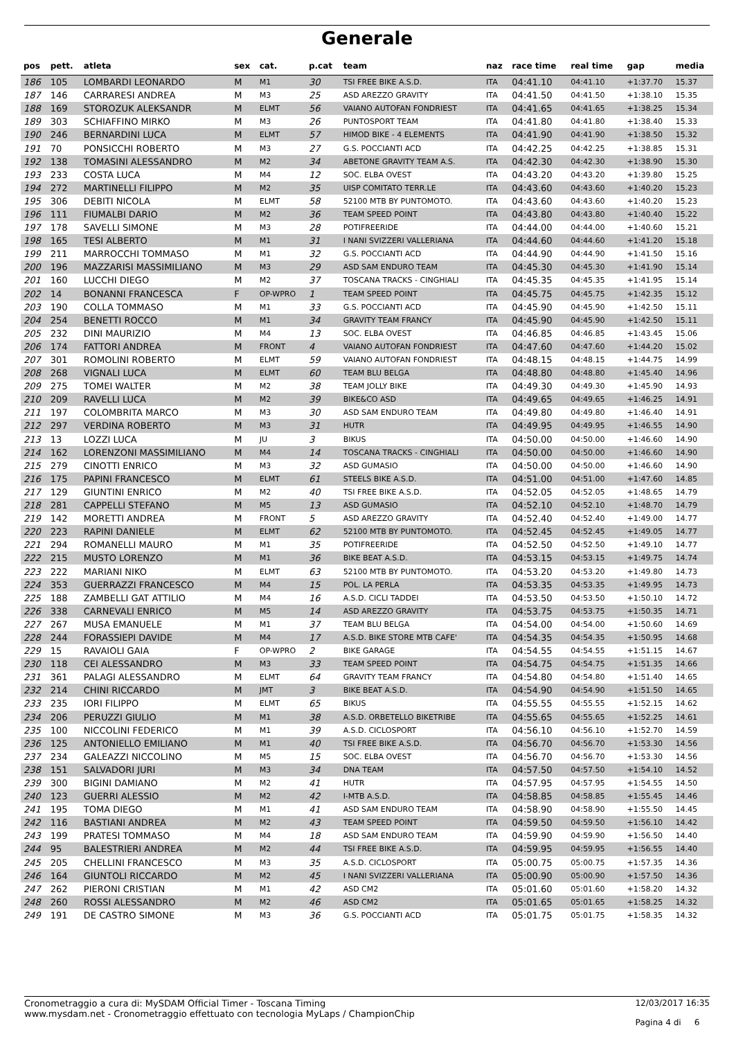Generale
| pos | pett. | atleta | sex | cat. | p.cat | team | naz | race time | real time | gap | media |
| --- | --- | --- | --- | --- | --- | --- | --- | --- | --- | --- | --- |
| 186 | 105 | LOMBARDI LEONARDO | M | M1 | 30 | TSI FREE BIKE A.S.D. | ITA | 04:41.10 | 04:41.10 | +1:37.70 | 15.37 |
| 187 | 146 | CARRARESI ANDREA | M | M3 | 25 | ASD AREZZO GRAVITY | ITA | 04:41.50 | 04:41.50 | +1:38.10 | 15.35 |
| 188 | 169 | STOROZUK ALEKSANDR | M | ELMT | 56 | VAIANO AUTOFAN FONDRIEST | ITA | 04:41.65 | 04:41.65 | +1:38.25 | 15.34 |
| 189 | 303 | SCHIAFFINO MIRKO | M | M3 | 26 | PUNTOSPORT TEAM | ITA | 04:41.80 | 04:41.80 | +1:38.40 | 15.33 |
| 190 | 246 | BERNARDINI LUCA | M | ELMT | 57 | HIMOD BIKE - 4 ELEMENTS | ITA | 04:41.90 | 04:41.90 | +1:38.50 | 15.32 |
| 191 | 70 | PONSICCHI ROBERTO | M | M3 | 27 | G.S. POCCIANTI ACD | ITA | 04:42.25 | 04:42.25 | +1:38.85 | 15.31 |
| 192 | 138 | TOMASINI ALESSANDRO | M | M2 | 34 | ABETONE GRAVITY TEAM A.S. | ITA | 04:42.30 | 04:42.30 | +1:38.90 | 15.30 |
| 193 | 233 | COSTA LUCA | M | M4 | 12 | SOC. ELBA OVEST | ITA | 04:43.20 | 04:43.20 | +1:39.80 | 15.25 |
| 194 | 272 | MARTINELLI FILIPPO | M | M2 | 35 | UISP COMITATO TERR.LE | ITA | 04:43.60 | 04:43.60 | +1:40.20 | 15.23 |
| 195 | 306 | DEBITI NICOLA | M | ELMT | 58 | 52100 MTB BY PUNTOMOTO. | ITA | 04:43.60 | 04:43.60 | +1:40.20 | 15.23 |
| 196 | 111 | FIUMALBI DARIO | M | M2 | 36 | TEAM SPEED POINT | ITA | 04:43.80 | 04:43.80 | +1:40.40 | 15.22 |
| 197 | 178 | SAVELLI SIMONE | M | M3 | 28 | POTIFREERIDE | ITA | 04:44.00 | 04:44.00 | +1:40.60 | 15.21 |
| 198 | 165 | TESI ALBERTO | M | M1 | 31 | I NANI SVIZZERI VALLERIANA | ITA | 04:44.60 | 04:44.60 | +1:41.20 | 15.18 |
| 199 | 211 | MARROCCHI TOMMASO | M | M1 | 32 | G.S. POCCIANTI ACD | ITA | 04:44.90 | 04:44.90 | +1:41.50 | 15.16 |
| 200 | 196 | MAZZARISI MASSIMILIANO | M | M3 | 29 | ASD SAM ENDURO TEAM | ITA | 04:45.30 | 04:45.30 | +1:41.90 | 15.14 |
| 201 | 160 | LUCCHI DIEGO | M | M2 | 37 | TOSCANA TRACKS - CINGHIALI | ITA | 04:45.35 | 04:45.35 | +1:41.95 | 15.14 |
| 202 | 14 | BONANNI FRANCESCA | F | OP-WPRO | 1 | TEAM SPEED POINT | ITA | 04:45.75 | 04:45.75 | +1:42.35 | 15.12 |
| 203 | 190 | COLLA TOMMASO | M | M1 | 33 | G.S. POCCIANTI ACD | ITA | 04:45.90 | 04:45.90 | +1:42.50 | 15.11 |
| 204 | 254 | BENETTI ROCCO | M | M1 | 34 | GRAVITY TEAM FRANCY | ITA | 04:45.90 | 04:45.90 | +1:42.50 | 15.11 |
| 205 | 232 | DINI MAURIZIO | M | M4 | 13 | SOC. ELBA OVEST | ITA | 04:46.85 | 04:46.85 | +1:43.45 | 15.06 |
| 206 | 174 | FATTORI ANDREA | M | FRONT | 4 | VAIANO AUTOFAN FONDRIEST | ITA | 04:47.60 | 04:47.60 | +1:44.20 | 15.02 |
| 207 | 301 | ROMOLINI ROBERTO | M | ELMT | 59 | VAIANO AUTOFAN FONDRIEST | ITA | 04:48.15 | 04:48.15 | +1:44.75 | 14.99 |
| 208 | 268 | VIGNALI LUCA | M | ELMT | 60 | TEAM BLU BELGA | ITA | 04:48.80 | 04:48.80 | +1:45.40 | 14.96 |
| 209 | 275 | TOMEI WALTER | M | M2 | 38 | TEAM JOLLY BIKE | ITA | 04:49.30 | 04:49.30 | +1:45.90 | 14.93 |
| 210 | 209 | RAVELLI LUCA | M | M2 | 39 | BIKE&CO ASD | ITA | 04:49.65 | 04:49.65 | +1:46.25 | 14.91 |
| 211 | 197 | COLOMBRITA MARCO | M | M3 | 30 | ASD SAM ENDURO TEAM | ITA | 04:49.80 | 04:49.80 | +1:46.40 | 14.91 |
| 212 | 297 | VERDINA ROBERTO | M | M3 | 31 | HUTR | ITA | 04:49.95 | 04:49.95 | +1:46.55 | 14.90 |
| 213 | 13 | LOZZI LUCA | M | JU | 3 | BIKUS | ITA | 04:50.00 | 04:50.00 | +1:46.60 | 14.90 |
| 214 | 162 | LORENZONI MASSIMILIANO | M | M4 | 14 | TOSCANA TRACKS - CINGHIALI | ITA | 04:50.00 | 04:50.00 | +1:46.60 | 14.90 |
| 215 | 279 | CINOTTI ENRICO | M | M3 | 32 | ASD GUMASIO | ITA | 04:50.00 | 04:50.00 | +1:46.60 | 14.90 |
| 216 | 175 | PAPINI FRANCESCO | M | ELMT | 61 | STEELS BIKE A.S.D. | ITA | 04:51.00 | 04:51.00 | +1:47.60 | 14.85 |
| 217 | 129 | GIUNTINI ENRICO | M | M2 | 40 | TSI FREE BIKE A.S.D. | ITA | 04:52.05 | 04:52.05 | +1:48.65 | 14.79 |
| 218 | 281 | CAPPELLI STEFANO | M | M5 | 13 | ASD GUMASIO | ITA | 04:52.10 | 04:52.10 | +1:48.70 | 14.79 |
| 219 | 142 | MORETTI ANDREA | M | FRONT | 5 | ASD AREZZO GRAVITY | ITA | 04:52.40 | 04:52.40 | +1:49.00 | 14.77 |
| 220 | 223 | RAPINI DANIELE | M | ELMT | 62 | 52100 MTB BY PUNTOMOTO. | ITA | 04:52.45 | 04:52.45 | +1:49.05 | 14.77 |
| 221 | 294 | ROMANELLI MAURO | M | M1 | 35 | POTIFREERIDE | ITA | 04:52.50 | 04:52.50 | +1:49.10 | 14.77 |
| 222 | 215 | MUSTO LORENZO | M | M1 | 36 | BIKE BEAT A.S.D. | ITA | 04:53.15 | 04:53.15 | +1:49.75 | 14.74 |
| 223 | 222 | MARIANI NIKO | M | ELMT | 63 | 52100 MTB BY PUNTOMOTO. | ITA | 04:53.20 | 04:53.20 | +1:49.80 | 14.73 |
| 224 | 353 | GUERRAZZI FRANCESCO | M | M4 | 15 | POL. LA PERLA | ITA | 04:53.35 | 04:53.35 | +1:49.95 | 14.73 |
| 225 | 188 | ZAMBELLI GAT ATTILIO | M | M4 | 16 | A.S.D. CICLI TADDEI | ITA | 04:53.50 | 04:53.50 | +1:50.10 | 14.72 |
| 226 | 338 | CARNEVALI ENRICO | M | M5 | 14 | ASD AREZZO GRAVITY | ITA | 04:53.75 | 04:53.75 | +1:50.35 | 14.71 |
| 227 | 267 | MUSA EMANUELE | M | M1 | 37 | TEAM BLU BELGA | ITA | 04:54.00 | 04:54.00 | +1:50.60 | 14.69 |
| 228 | 244 | FORASSIEPI DAVIDE | M | M4 | 17 | A.S.D. BIKE STORE MTB CAFE' | ITA | 04:54.35 | 04:54.35 | +1:50.95 | 14.68 |
| 229 | 15 | RAVAIOLI GAIA | F | OP-WPRO | 2 | BIKE GARAGE | ITA | 04:54.55 | 04:54.55 | +1:51.15 | 14.67 |
| 230 | 118 | CEI ALESSANDRO | M | M3 | 33 | TEAM SPEED POINT | ITA | 04:54.75 | 04:54.75 | +1:51.35 | 14.66 |
| 231 | 361 | PALAGI ALESSANDRO | M | ELMT | 64 | GRAVITY TEAM FRANCY | ITA | 04:54.80 | 04:54.80 | +1:51.40 | 14.65 |
| 232 | 214 | CHINI RICCARDO | M | JMT | 3 | BIKE BEAT A.S.D. | ITA | 04:54.90 | 04:54.90 | +1:51.50 | 14.65 |
| 233 | 235 | IORI FILIPPO | M | ELMT | 65 | BIKUS | ITA | 04:55.55 | 04:55.55 | +1:52.15 | 14.62 |
| 234 | 206 | PERUZZI GIULIO | M | M1 | 38 | A.S.D. ORBETELLO BIKETRIBE | ITA | 04:55.65 | 04:55.65 | +1:52.25 | 14.61 |
| 235 | 100 | NICCOLINI FEDERICO | M | M1 | 39 | A.S.D. CICLOSPORT | ITA | 04:56.10 | 04:56.10 | +1:52.70 | 14.59 |
| 236 | 125 | ANTONIELLO EMILIANO | M | M1 | 40 | TSI FREE BIKE A.S.D. | ITA | 04:56.70 | 04:56.70 | +1:53.30 | 14.56 |
| 237 | 234 | GALEAZZI NICCOLINO | M | M5 | 15 | SOC. ELBA OVEST | ITA | 04:56.70 | 04:56.70 | +1:53.30 | 14.56 |
| 238 | 151 | SALVADORI JURI | M | M3 | 34 | DNA TEAM | ITA | 04:57.50 | 04:57.50 | +1:54.10 | 14.52 |
| 239 | 300 | BIGINI DAMIANO | M | M2 | 41 | HUTR | ITA | 04:57.95 | 04:57.95 | +1:54.55 | 14.50 |
| 240 | 123 | GUERRI ALESSIO | M | M2 | 42 | I-MTB A.S.D. | ITA | 04:58.85 | 04:58.85 | +1:55.45 | 14.46 |
| 241 | 195 | TOMA DIEGO | M | M1 | 41 | ASD SAM ENDURO TEAM | ITA | 04:58.90 | 04:58.90 | +1:55.50 | 14.45 |
| 242 | 116 | BASTIANI ANDREA | M | M2 | 43 | TEAM SPEED POINT | ITA | 04:59.50 | 04:59.50 | +1:56.10 | 14.42 |
| 243 | 199 | PRATESI TOMMASO | M | M4 | 18 | ASD SAM ENDURO TEAM | ITA | 04:59.90 | 04:59.90 | +1:56.50 | 14.40 |
| 244 | 95 | BALESTRIERI ANDREA | M | M2 | 44 | TSI FREE BIKE A.S.D. | ITA | 04:59.95 | 04:59.95 | +1:56.55 | 14.40 |
| 245 | 205 | CHELLINI FRANCESCO | M | M3 | 35 | A.S.D. CICLOSPORT | ITA | 05:00.75 | 05:00.75 | +1:57.35 | 14.36 |
| 246 | 164 | GIUNTOLI RICCARDO | M | M2 | 45 | I NANI SVIZZERI VALLERIANA | ITA | 05:00.90 | 05:00.90 | +1:57.50 | 14.36 |
| 247 | 262 | PIERONI CRISTIAN | M | M1 | 42 | ASD CM2 | ITA | 05:01.60 | 05:01.60 | +1:58.20 | 14.32 |
| 248 | 260 | ROSSI ALESSANDRO | M | M2 | 46 | ASD CM2 | ITA | 05:01.65 | 05:01.65 | +1:58.25 | 14.32 |
| 249 | 191 | DE CASTRO SIMONE | M | M3 | 36 | G.S. POCCIANTI ACD | ITA | 05:01.75 | 05:01.75 | +1:58.35 | 14.32 |
Cronometraggio a cura di: MySDAM Official Timer - Toscana Timing
www.mysdam.net - Cronometraggio effettuato con tecnologia MyLaps / ChampionChip
12/03/2017 16:35
Pagina 4 di 6